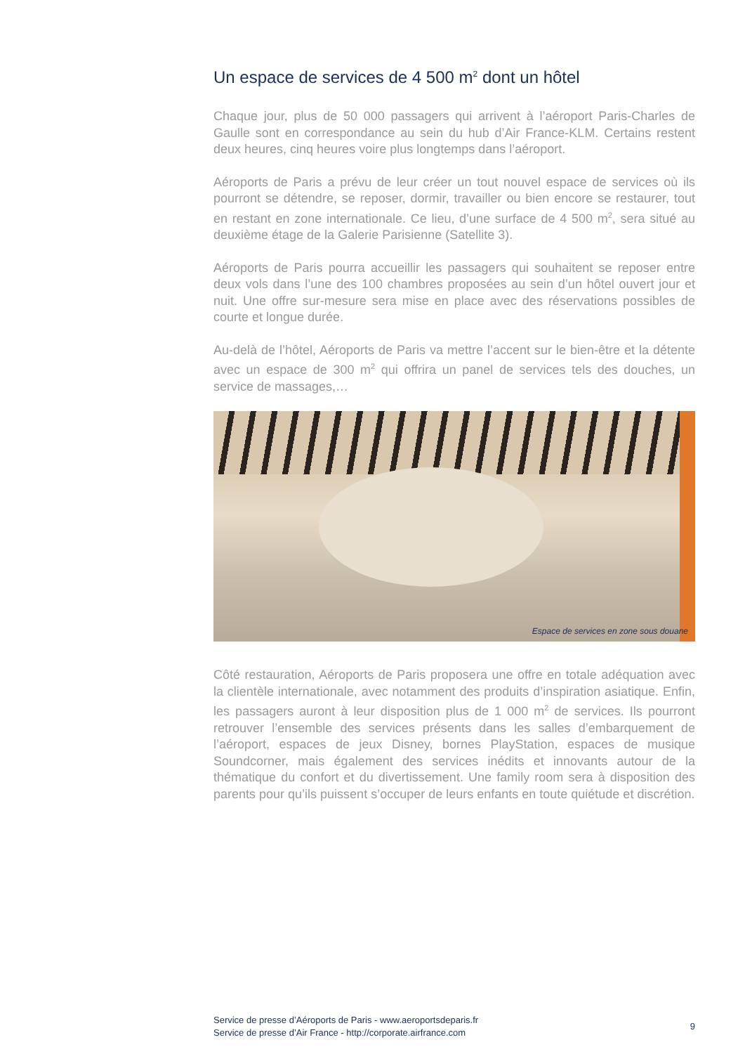Un espace de services de 4 500 m<sup>2</sup> dont un hôtel
Chaque jour, plus de 50 000 passagers qui arrivent à l’aéroport Paris-Charles de Gaulle sont en correspondance au sein du hub d’Air France-KLM. Certains restent deux heures, cinq heures voire plus longtemps dans l’aéroport.
Aéroports de Paris a prévu de leur créer un tout nouvel espace de services où ils pourront se détendre, se reposer, dormir, travailler ou bien encore se restaurer, tout en restant en zone internationale. Ce lieu, d’une surface de 4 500 m<sup>2</sup>, sera situé au deuxième étage de la Galerie Parisienne (Satellite 3).
Aéroports de Paris pourra accueillir les passagers qui souhaitent se reposer entre deux vols dans l’une des 100 chambres proposées au sein d’un hôtel ouvert jour et nuit. Une offre sur-mesure sera mise en place avec des réservations possibles de courte et longue durée.
Au-delà de l’hôtel, Aéroports de Paris va mettre l’accent sur le bien-être et la détente avec un espace de 300 m<sup>2</sup> qui offrira un panel de services tels des douches, un service de massages,…
Espace de services en zone sous douane
Côté restauration, Aéroports de Paris proposera une offre en totale adéquation avec la clientèle internationale, avec notamment des produits d’inspiration asiatique. Enfin, les passagers auront à leur disposition plus de 1 000 m<sup>2</sup> de services. Ils pourront retrouver l’ensemble des services présents dans les salles d’embarquement de l’aéroport, espaces de jeux Disney, bornes PlayStation, espaces de musique Soundcorner, mais également des services inédits et innovants autour de la thématique du confort et du divertissement. Une family room sera à disposition des parents pour qu’ils puissent s’occuper de leurs enfants en toute quiétude et discrétion.
Service de presse d’Aéroports de Paris - www.aeroportsdeparis.fr
Service de presse d’Air France - http://corporate.airfrance.com
9